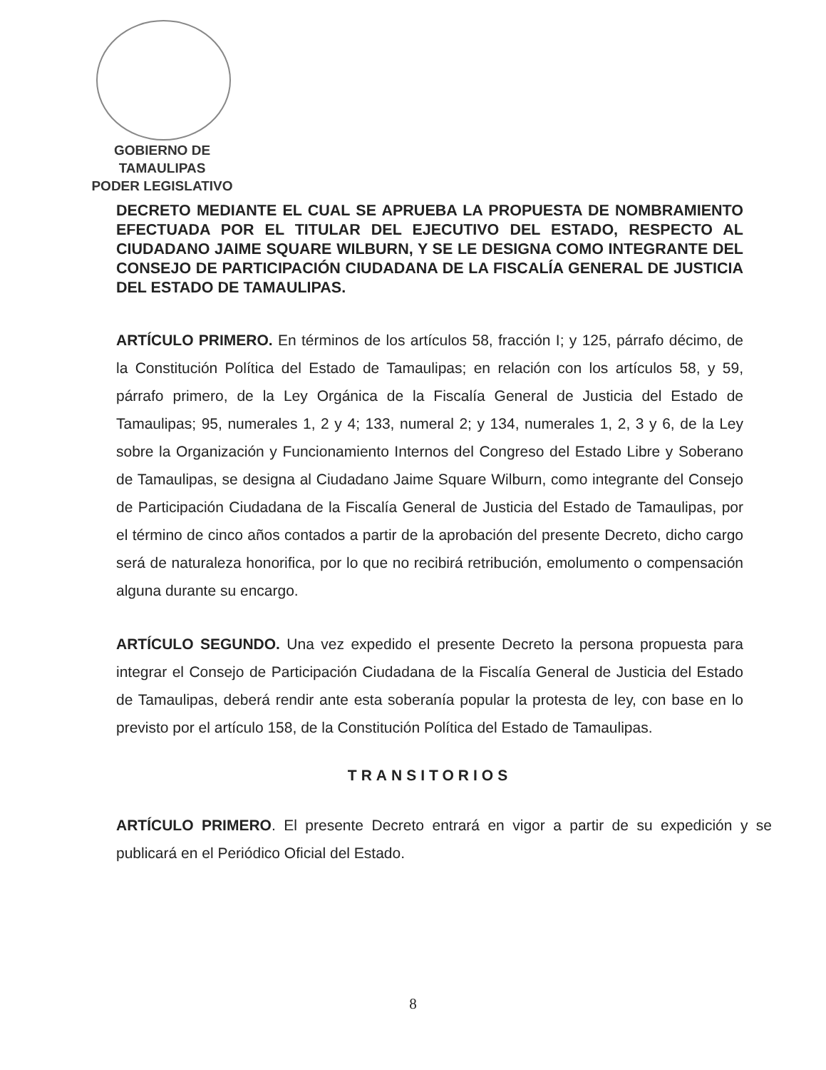GOBIERNO DE TAMAULIPAS
PODER LEGISLATIVO
DECRETO MEDIANTE EL CUAL SE APRUEBA LA PROPUESTA DE NOMBRAMIENTO EFECTUADA POR EL TITULAR DEL EJECUTIVO DEL ESTADO, RESPECTO AL CIUDADANO JAIME SQUARE WILBURN, Y SE LE DESIGNA COMO INTEGRANTE DEL CONSEJO DE PARTICIPACIÓN CIUDADANA DE LA FISCALÍA GENERAL DE JUSTICIA DEL ESTADO DE TAMAULIPAS.
ARTÍCULO PRIMERO. En términos de los artículos 58, fracción I; y 125, párrafo décimo, de la Constitución Política del Estado de Tamaulipas; en relación con los artículos 58, y 59, párrafo primero, de la Ley Orgánica de la Fiscalía General de Justicia del Estado de Tamaulipas; 95, numerales 1, 2 y 4; 133, numeral 2; y 134, numerales 1, 2, 3 y 6, de la Ley sobre la Organización y Funcionamiento Internos del Congreso del Estado Libre y Soberano de Tamaulipas, se designa al Ciudadano Jaime Square Wilburn, como integrante del Consejo de Participación Ciudadana de la Fiscalía General de Justicia del Estado de Tamaulipas, por el término de cinco años contados a partir de la aprobación del presente Decreto, dicho cargo será de naturaleza honorifica, por lo que no recibirá retribución, emolumento o compensación alguna durante su encargo.
ARTÍCULO SEGUNDO. Una vez expedido el presente Decreto la persona propuesta para integrar el Consejo de Participación Ciudadana de la Fiscalía General de Justicia del Estado de Tamaulipas, deberá rendir ante esta soberanía popular la protesta de ley, con base en lo previsto por el artículo 158, de la Constitución Política del Estado de Tamaulipas.
TRANSITORIOS
ARTÍCULO PRIMERO. El presente Decreto entrará en vigor a partir de su expedición y se publicará en el Periódico Oficial del Estado.
8